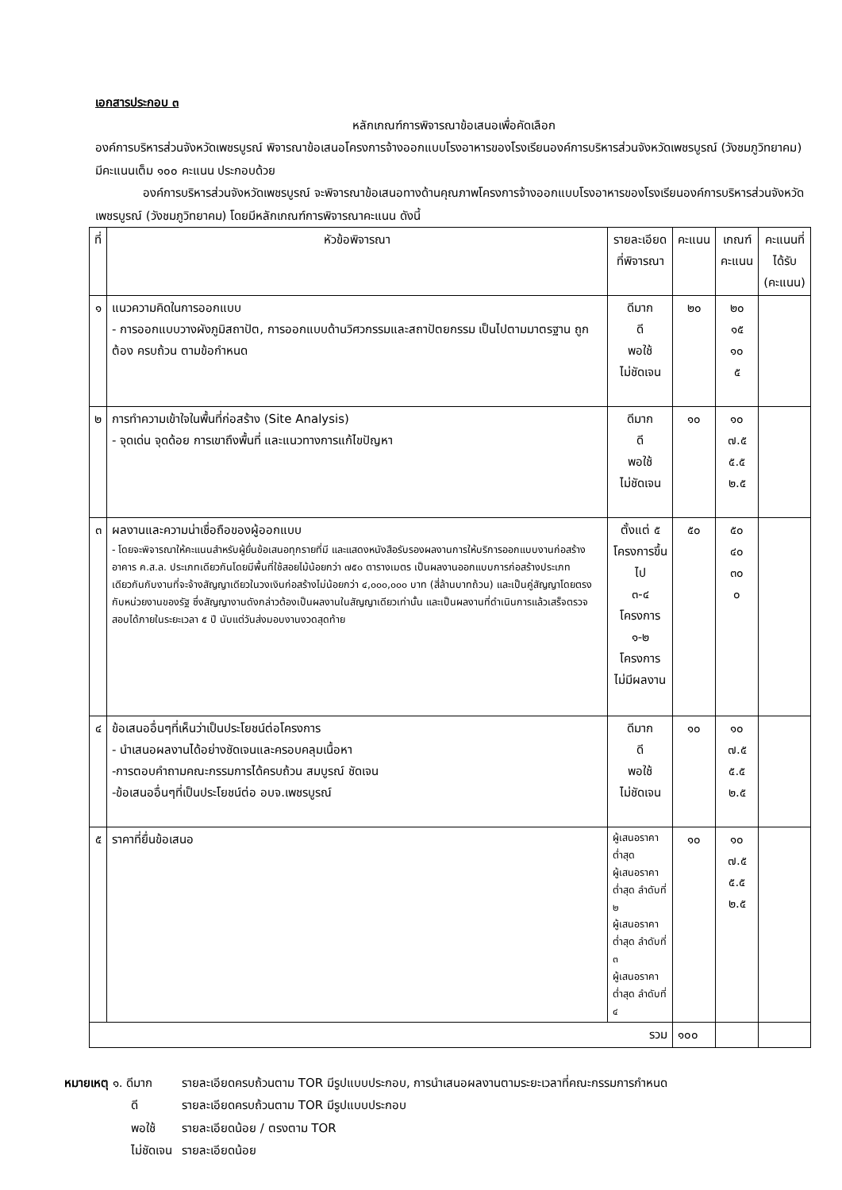เอกสารประกอบ ๓
หลักเกณฑ์การพิจารณาข้อเสนอเพื่อคัดเลือก
องค์การบริหารส่วนจังหวัดเพชรบูรณ์ พิจารณาข้อเสนอโครงการจ้างออกแบบโรงอาหารของโรงเรียนองค์การบริหารส่วนจังหวัดเพชรบูรณ์ (วังชมภูวิทยาคม) มีคะแนนเต็ม ๑๐๐ คะแนน ประกอบด้วย
องค์การบริหารส่วนจังหวัดเพชรบูรณ์ จะพิจารณาข้อเสนอทางด้านคุณภาพโครงการจ้างออกแบบโรงอาหารของโรงเรียนองค์การบริหารส่วนจังหวัดเพชรบูรณ์ (วังชมภูวิทยาคม) โดยมีหลักเกณฑ์การพิจารณาคะแนน ดังนี้
| ที่ | หัวข้อพิจารณา | รายละเอียดที่พิจารณา | คะแนน | เกณฑ์ คะแนน | คะแนนที่ ได้รับ (คะแนน) |
| --- | --- | --- | --- | --- | --- |
| ๑ | แนวความคิดในการออกแบบ - การออกแบบวางผังภูมิสถาปัต, การออกแบบด้านวิศวกรรมและสถาปัตยกรรม เป็นไปตามมาตรฐาน ถูกต้อง ครบถ้วน ตามข้อกำหนด | ดีมาก ดี พอใช้ ไม่ชัดเจน | ๒๐ | ๒๐ ๑๕ ๑๐ ๕ | |
| ๒ | การทำความเข้าใจในพื้นที่ก่อสร้าง (Site Analysis) - จุดเด่น จุดด้อย การเขาถึงพื้นที่ และแนวทางการแก้ไขปัญหา | ดีมาก ดี พอใช้ ไม่ชัดเจน | ๑๐ | ๑๐ ๗.๕ ๕.๕ ๒.๕ | |
| ๓ | ผลงานและความน่าเชื่อถือของผู้ออกแบบ - โดยจะพิจารณาให้คะแนนสำหรับผู้ยื่นข้อเสนอทุกรายที่มี และแสดงหนังสือรับรองผลงานการให้บริการออกแบบงานก่อสร้างอาคาร ค.ส.ล. ประเภทเดียวกันโดยมีพื้นที่ใช้สอยไม้น้อยกว่า ๗๕๐ ตารางเมตร เป็นผลงานออกแบบการก่อสร้างประเภทเดียวกันกับงานที่จะจ้างสัญญาเดียวในวงเงินก่อสร้างไม่น้อยกว่า ๔,๐๐๐,๐๐๐ บาท (สี่ล้านบาทถ้วน) และเป็นคู่สัญญาโดยตรงกับหน่วยงานของรัฐ ซึ่งสัญญางานดังกล่าวต้องเป็นผลงานในสัญญาเดียวเท่านั้น และเป็นผลงานที่ดำเนินการแล้วเสร็จตรวจสอบได้ภายในระยะเวลา ๕ ปี นับแต่วันส่งมอบงานงวดสุดท้าย | ตั้งแต่ ๕ โครงการขึ้นไป ๓-๔ โครงการ ๑-๒ โครงการ ไม่มีผลงาน | ๕๐ | ๕๐ ๔๐ ๓๐ ๐ | |
| ๔ | ข้อเสนออื่นๆที่เห็นว่าเป็นประโยชน์ต่อโครงการ - นำเสนอผลงานได้อย่างชัดเจนและครอบคลุมเนื้อหา -การตอบคำถามคณะกรรมการได้ครบถ้วน สมบูรณ์ ชัดเจน -ข้อเสนออื่นๆที่เป็นประโยชน์ต่อ อบจ.เพชรบูรณ์ | ดีมาก ดี พอใช้ ไม่ชัดเจน | ๑๐ | ๑๐ ๗.๕ ๕.๕ ๒.๕ | |
| ๕ | ราคาที่ยื่นข้อเสนอ | ผู้เสนอราคา ต่ำสุด ผู้เสนอราคาต่ำสุด ลำดับที่ ๒ ผู้เสนอราคาต่ำสุด ลำดับที่ ๓ ผู้เสนอราคาต่ำสุด ลำดับที่ ๔ | ๑๐ | ๑๐ ๗.๕ ๕.๕ ๒.๕ | |
| รวม | | | ๑๐๐ | | |
| หมายเหตุ ๑. ดีมาก | รายละเอียดครบถ้วนตาม TOR มีรูปแบบประกอบ, การนำเสนอผลงานตามระยะเวลาที่คณะกรรมการกำหนด |
| ดี | รายละเอียดครบถ้วนตาม TOR มีรูปแบบประกอบ |
| พอใช้ | รายละเอียดน้อย / ตรงตาม TOR |
| ไม่ชัดเจน | รายละเอียดน้อย |